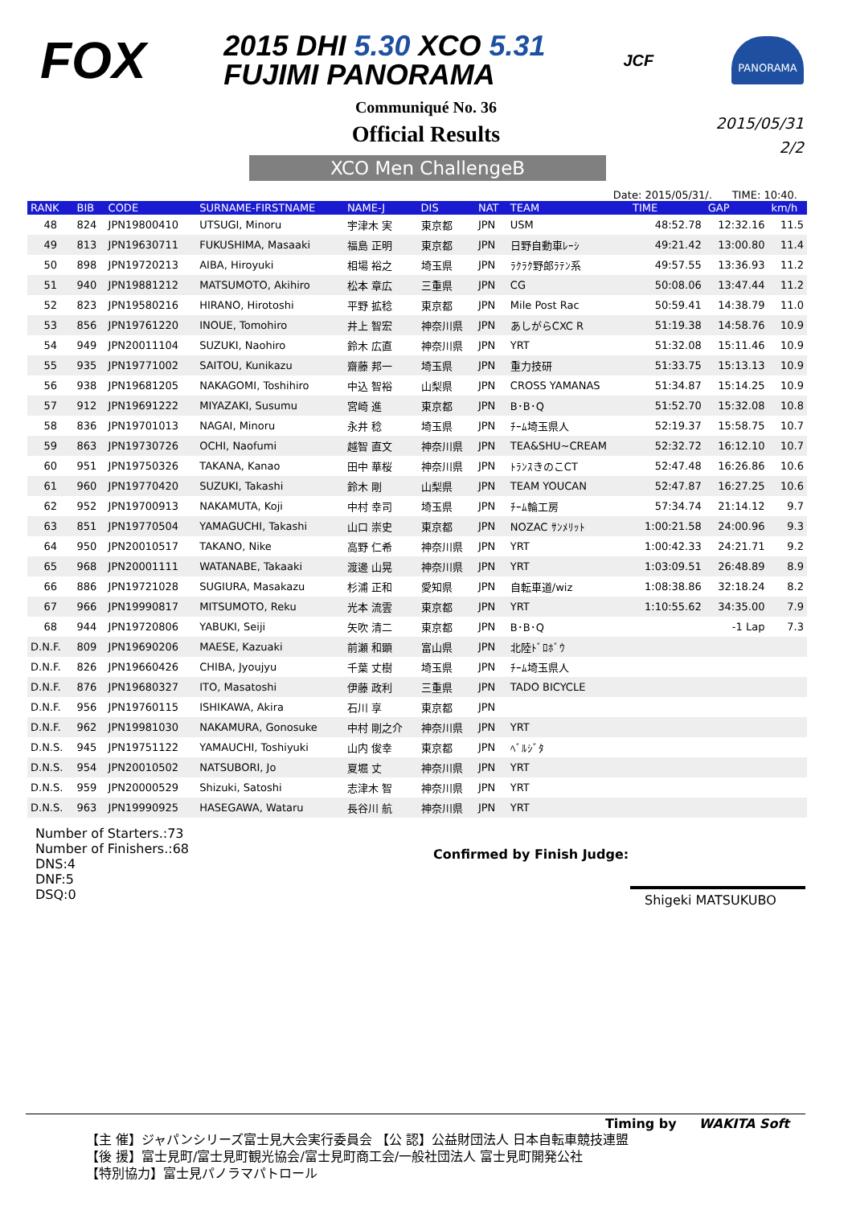FOX
2015 DHI 5.30 XCO 5.31
FUJIMI PANORAMA
JCF
PANORAMA
Communiqué No. 36
Official Results
2015/05/31
2/2
XCO Men ChallengeB
Date: 2015/05/31/. TIME: 10:40.
| RANK | BIB | CODE | SURNAME-FIRSTNAME | NAME-J | DIS | NAT | TEAM | TIME | GAP | km/h |
| --- | --- | --- | --- | --- | --- | --- | --- | --- | --- | --- |
| 48 | 824 | JPN19800410 | UTSUGI, Minoru | 宇津木 実 | 東京都 | JPN | USM | 48:52.78 | 12:32.16 | 11.5 |
| 49 | 813 | JPN19630711 | FUKUSHIMA, Masaaki | 福島 正明 | 東京都 | JPN | 日野自動車ﾚｰｼ | 49:21.42 | 13:00.80 | 11.4 |
| 50 | 898 | JPN19720213 | AIBA, Hiroyuki | 相場 裕之 | 埼玉県 | JPN | ﾗｸﾗｸ野郎ﾗﾃﾝ系 | 49:57.55 | 13:36.93 | 11.2 |
| 51 | 940 | JPN19881212 | MATSUMOTO, Akihiro | 松本 章広 | 三重県 | JPN | CG | 50:08.06 | 13:47.44 | 11.2 |
| 52 | 823 | JPN19580216 | HIRANO, Hirotoshi | 平野 拡稔 | 東京都 | JPN | Mile Post Rac | 50:59.41 | 14:38.79 | 11.0 |
| 53 | 856 | JPN19761220 | INOUE, Tomohiro | 井上 智宏 | 神奈川県 | JPN | あしがらCXC R | 51:19.38 | 14:58.76 | 10.9 |
| 54 | 949 | JPN20011104 | SUZUKI, Naohiro | 鈴木 広直 | 神奈川県 | JPN | YRT | 51:32.08 | 15:11.46 | 10.9 |
| 55 | 935 | JPN19771002 | SAITOU, Kunikazu | 齋藤 邦一 | 埼玉県 | JPN | 重力技研 | 51:33.75 | 15:13.13 | 10.9 |
| 56 | 938 | JPN19681205 | NAKAGOMI, Toshihiro | 中込 智裕 | 山梨県 | JPN | CROSS YAMANAS | 51:34.87 | 15:14.25 | 10.9 |
| 57 | 912 | JPN19691222 | MIYAZAKI, Susumu | 宮崎 進 | 東京都 | JPN | B･B･Q | 51:52.70 | 15:32.08 | 10.8 |
| 58 | 836 | JPN19701013 | NAGAI, Minoru | 永井 稔 | 埼玉県 | JPN | ﾁｰﾑ埼玉県人 | 52:19.37 | 15:58.75 | 10.7 |
| 59 | 863 | JPN19730726 | OCHI, Naofumi | 越智 直文 | 神奈川県 | JPN | TEA&SHU~CREAM | 52:32.72 | 16:12.10 | 10.7 |
| 60 | 951 | JPN19750326 | TAKANA, Kanao | 田中 華桜 | 神奈川県 | JPN | ﾄﾗﾝｽきのこCT | 52:47.48 | 16:26.86 | 10.6 |
| 61 | 960 | JPN19770420 | SUZUKI, Takashi | 鈴木 剛 | 山梨県 | JPN | TEAM YOUCAN | 52:47.87 | 16:27.25 | 10.6 |
| 62 | 952 | JPN19700913 | NAKAMUTA, Koji | 中村 幸司 | 埼玉県 | JPN | ﾁｰﾑ輪工房 | 57:34.74 | 21:14.12 | 9.7 |
| 63 | 851 | JPN19770504 | YAMAGUCHI, Takashi | 山口 崇史 | 東京都 | JPN | NOZAC ｻﾝﾒﾘｯﾄ | 1:00:21.58 | 24:00.96 | 9.3 |
| 64 | 950 | JPN20010517 | TAKANO, Nike | 高野 仁希 | 神奈川県 | JPN | YRT | 1:00:42.33 | 24:21.71 | 9.2 |
| 65 | 968 | JPN20001111 | WATANABE, Takaaki | 渡邊 山晃 | 神奈川県 | JPN | YRT | 1:03:09.51 | 26:48.89 | 8.9 |
| 66 | 886 | JPN19721028 | SUGIURA, Masakazu | 杉浦 正和 | 愛知県 | JPN | 自転車道/wiz | 1:08:38.86 | 32:18.24 | 8.2 |
| 67 | 966 | JPN19990817 | MITSUMOTO, Reku | 光本 流雲 | 東京都 | JPN | YRT | 1:10:55.62 | 34:35.00 | 7.9 |
| 68 | 944 | JPN19720806 | YABUKI, Seiji | 矢吹 清二 | 東京都 | JPN | B･B･Q | | -1 Lap | 7.3 |
| D.N.F. | 809 | JPN19690206 | MAESE, Kazuaki | 前瀬 和顕 | 富山県 | JPN | 北陸ﾄﾞﾛﾎﾞｳ | | | |
| D.N.F. | 826 | JPN19660426 | CHIBA, Jyoujyu | 千葉 丈樹 | 埼玉県 | JPN | ﾁｰﾑ埼玉県人 | | | |
| D.N.F. | 876 | JPN19680327 | ITO, Masatoshi | 伊藤 政利 | 三重県 | JPN | TADO BICYCLE | | | |
| D.N.F. | 956 | JPN19760115 | ISHIKAWA, Akira | 石川 享 | 東京都 | JPN | | | | |
| D.N.F. | 962 | JPN19981030 | NAKAMURA, Gonosuke | 中村 剛之介 | 神奈川県 | JPN | YRT | | | |
| D.N.S. | 945 | JPN19751122 | YAMAUCHI, Toshiyuki | 山内 俊幸 | 東京都 | JPN | ﾍﾞﾙｼﾞﾀ | | | |
| D.N.S. | 954 | JPN20010502 | NATSUBORI, Jo | 夏堀 丈 | 神奈川県 | JPN | YRT | | | |
| D.N.S. | 959 | JPN20000529 | Shizuki, Satoshi | 志津木 智 | 神奈川県 | JPN | YRT | | | |
| D.N.S. | 963 | JPN19990925 | HASEGAWA, Wataru | 長谷川 航 | 神奈川県 | JPN | YRT | | | |
Number of Starters.:73
Number of Finishers.:68
DNS:4
DNF:5
DSQ:0
Confirmed by Finish Judge:
Shigeki MATSUKUBO
Timing by WAKITA Soft
【主 催】ジャパンシリーズ富士見大会実行委員会 【公 認】公益財団法人 日本自転車競技連盟
【後 援】富士見町/富士見町観光協会/富士見町商工会/一般社団法人 富士見町開発公社
【特別協力】富士見パノラマパトロール